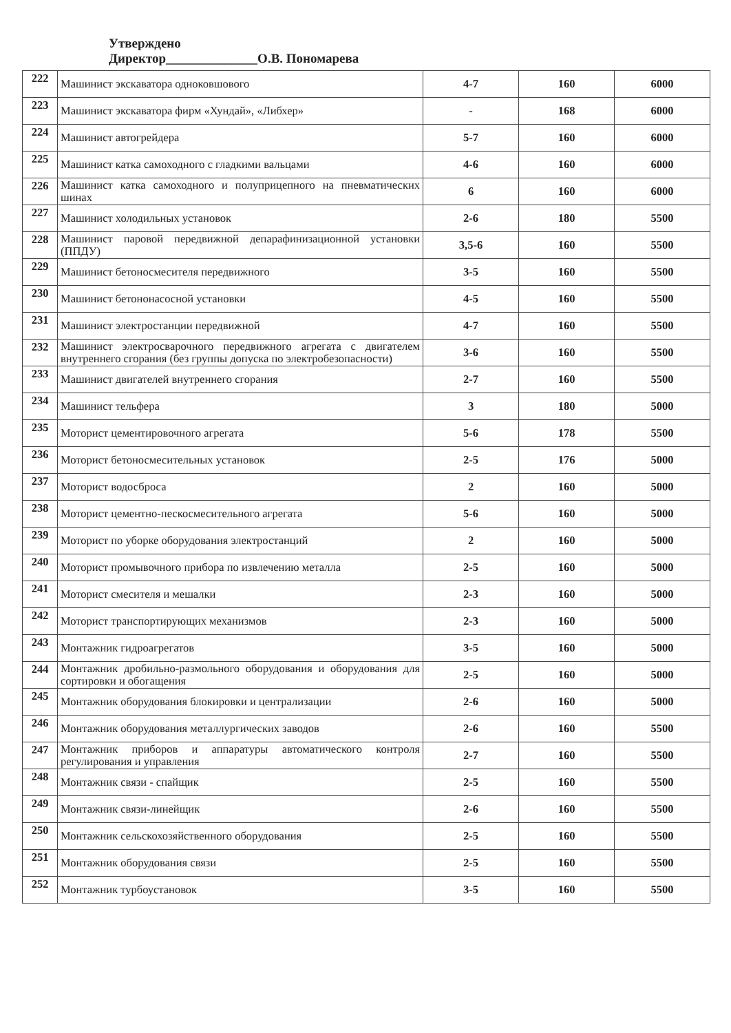Утверждено
Директор______________О.В. Пономарева
| 222 | Машинист экскаватора одноковшового | 4-7 | 160 | 6000 |
| 223 | Машинист экскаватора фирм «Хундай», «Либхер» | - | 168 | 6000 |
| 224 | Машинист автогрейдера | 5-7 | 160 | 6000 |
| 225 | Машинист катка самоходного с гладкими вальцами | 4-6 | 160 | 6000 |
| 226 | Машинист катка самоходного и полуприцепного на пневматических шинах | 6 | 160 | 6000 |
| 227 | Машинист холодильных установок | 2-6 | 180 | 5500 |
| 228 | Машинист паровой передвижной депарафинизационной установки (ППДУ) | 3,5-6 | 160 | 5500 |
| 229 | Машинист бетоносмесителя передвижного | 3-5 | 160 | 5500 |
| 230 | Машинист бетононасосной установки | 4-5 | 160 | 5500 |
| 231 | Машинист электростанции передвижной | 4-7 | 160 | 5500 |
| 232 | Машинист электросварочного передвижного агрегата с двигателем внутреннего сгорания (без группы допуска по электробезопасности) | 3-6 | 160 | 5500 |
| 233 | Машинист двигателей внутреннего сгорания | 2-7 | 160 | 5500 |
| 234 | Машинист тельфера | 3 | 180 | 5000 |
| 235 | Моторист цементировочного агрегата | 5-6 | 178 | 5500 |
| 236 | Моторист бетоносмесительных установок | 2-5 | 176 | 5000 |
| 237 | Моторист водосброса | 2 | 160 | 5000 |
| 238 | Моторист цементно-пескосмесительного агрегата | 5-6 | 160 | 5000 |
| 239 | Моторист по уборке оборудования электростанций | 2 | 160 | 5000 |
| 240 | Моторист промывочного прибора по извлечению металла | 2-5 | 160 | 5000 |
| 241 | Моторист смесителя и мешалки | 2-3 | 160 | 5000 |
| 242 | Моторист транспортирующих механизмов | 2-3 | 160 | 5000 |
| 243 | Монтажник гидроагрегатов | 3-5 | 160 | 5000 |
| 244 | Монтажник дробильно-размольного оборудования и оборудования для сортировки и обогащения | 2-5 | 160 | 5000 |
| 245 | Монтажник оборудования блокировки и централизации | 2-6 | 160 | 5000 |
| 246 | Монтажник оборудования металлургических заводов | 2-6 | 160 | 5500 |
| 247 | Монтажник приборов и аппаратуры автоматического контроля регулирования и управления | 2-7 | 160 | 5500 |
| 248 | Монтажник связи - спайщик | 2-5 | 160 | 5500 |
| 249 | Монтажник связи-линейщик | 2-6 | 160 | 5500 |
| 250 | Монтажник сельскохозяйственного оборудования | 2-5 | 160 | 5500 |
| 251 | Монтажник оборудования связи | 2-5 | 160 | 5500 |
| 252 | Монтажник турбоустановок | 3-5 | 160 | 5500 |